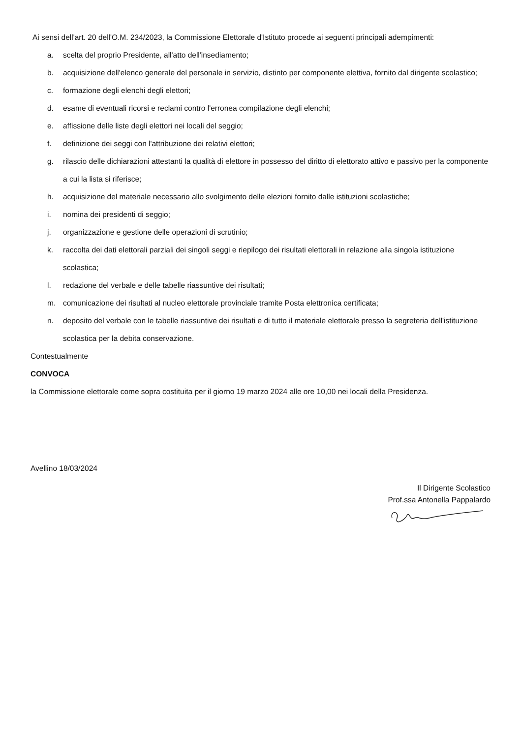Ai sensi dell'art. 20 dell'O.M. 234/2023, la Commissione Elettorale d'Istituto procede ai seguenti principali adempimenti:
a. scelta del proprio Presidente, all'atto dell'insediamento;
b. acquisizione dell'elenco generale del personale in servizio, distinto per componente elettiva, fornito dal dirigente scolastico;
c. formazione degli elenchi degli elettori;
d. esame di eventuali ricorsi e reclami contro l'erronea compilazione degli elenchi;
e. affissione delle liste degli elettori nei locali del seggio;
f. definizione dei seggi con l'attribuzione dei relativi elettori;
g. rilascio delle dichiarazioni attestanti la qualità di elettore in possesso del diritto di elettorato attivo e passivo per la componente a cui la lista si riferisce;
h. acquisizione del materiale necessario allo svolgimento delle elezioni fornito dalle istituzioni scolastiche;
i. nomina dei presidenti di seggio;
j. organizzazione e gestione delle operazioni di scrutinio;
k. raccolta dei dati elettorali parziali dei singoli seggi e riepilogo dei risultati elettorali in relazione alla singola istituzione scolastica;
l. redazione del verbale e delle tabelle riassuntive dei risultati;
m. comunicazione dei risultati al nucleo elettorale provinciale tramite Posta elettronica certificata;
n. deposito del verbale con le tabelle riassuntive dei risultati e di tutto il materiale elettorale presso la segreteria dell'istituzione scolastica per la debita conservazione.
Contestualmente
CONVOCA
la Commissione elettorale come sopra costituita per il giorno 19 marzo 2024 alle ore 10,00 nei locali della Presidenza.
Avellino 18/03/2024
Il Dirigente Scolastico
Prof.ssa Antonella Pappalardo